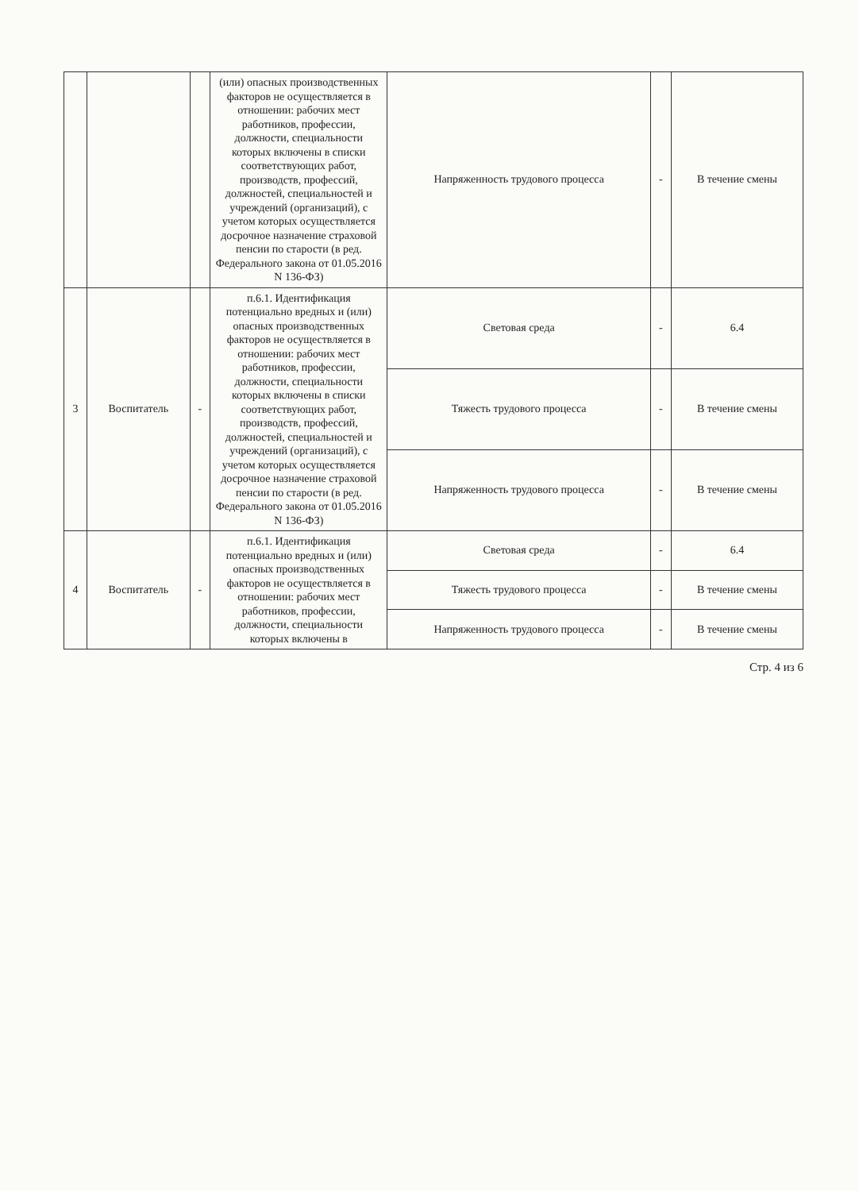| | | | (или) опасных производственных факторов не осуществляется в отношении: рабочих мест работников, профессии, должности, специальности которых включены в списки соответствующих работ, производств, профессий, должностей, специальностей и учреждений (организаций), с учетом которых осуществляется досрочное назначение страховой пенсии по старости (в ред. Федерального закона от 01.05.2016 N 136-ФЗ) | Напряженность трудового процесса | - | В течение смены |
| 3 | Воспитатель | - | п.6.1. Идентификация потенциально вредных и (или) опасных производственных факторов не осуществляется в отношении: рабочих мест работников, профессии, должности, специальности которых включены в списки соответствующих работ, производств, профессий, должностей, специальностей и учреждений (организаций), с учетом которых осуществляется досрочное назначение страховой пенсии по старости (в ред. Федерального закона от 01.05.2016 N 136-ФЗ) | Световая среда | - | 6.4 |
| | | | | Тяжесть трудового процесса | - | В течение смены |
| | | | | Напряженность трудового процесса | - | В течение смены |
| 4 | Воспитатель | - | п.6.1. Идентификация потенциально вредных и (или) опасных производственных факторов не осуществляется в отношении: рабочих мест работников, профессии, должности, специальности которых включены в | Световая среда | - | 6.4 |
| | | | | Тяжесть трудового процесса | - | В течение смены |
| | | | | Напряженность трудового процесса | - | В течение смены |
Стр. 4 из 6